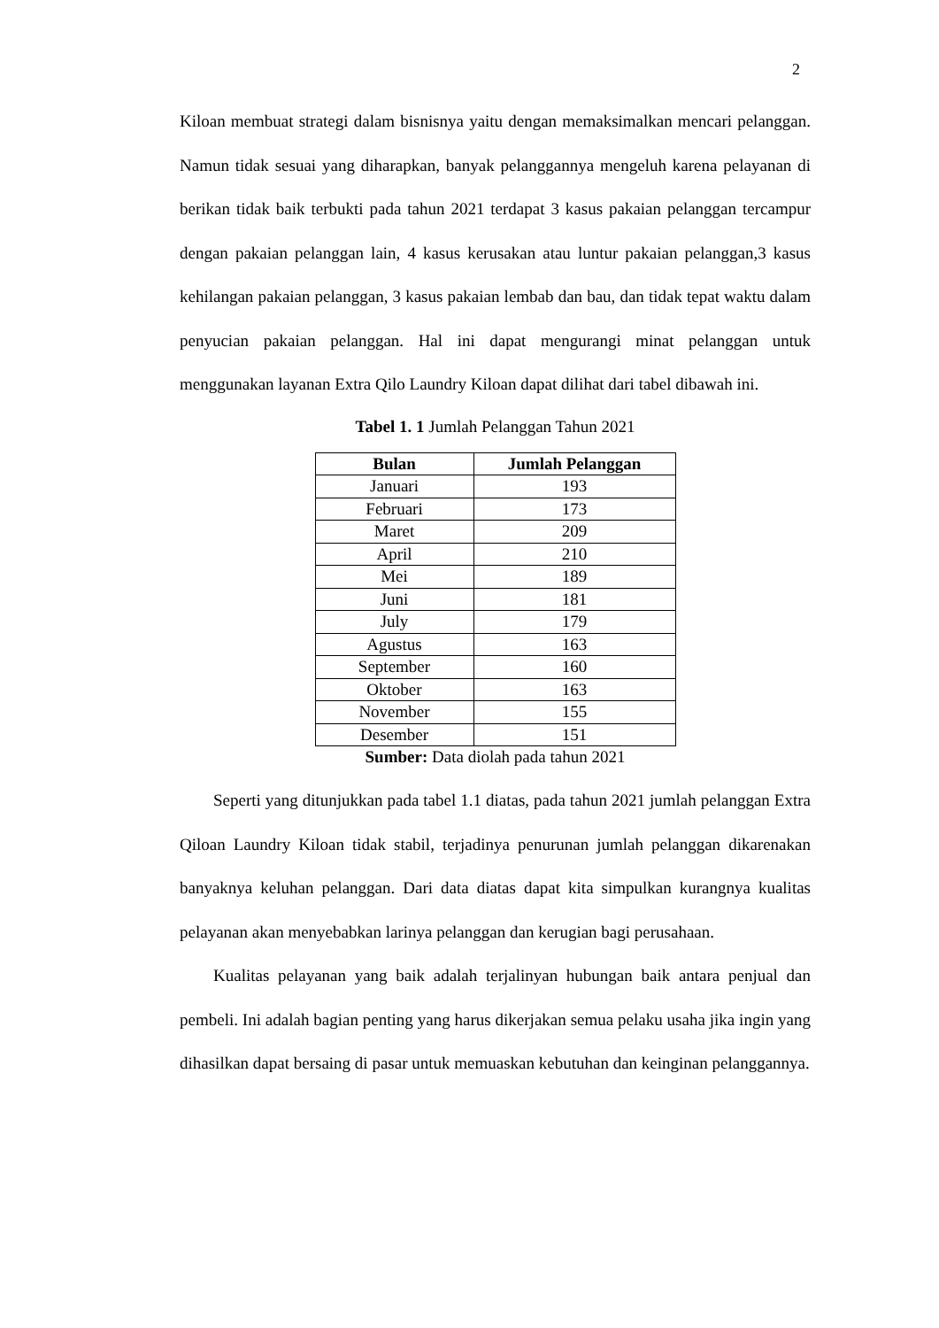2
Kiloan membuat strategi dalam bisnisnya yaitu dengan memaksimalkan mencari pelanggan. Namun tidak sesuai yang diharapkan, banyak pelanggannya mengeluh karena pelayanan di berikan tidak baik terbukti pada tahun 2021 terdapat 3 kasus pakaian pelanggan tercampur dengan pakaian pelanggan lain, 4 kasus kerusakan atau luntur pakaian pelanggan,3 kasus kehilangan pakaian pelanggan, 3 kasus pakaian lembab dan bau, dan tidak tepat waktu dalam penyucian pakaian pelanggan. Hal ini dapat mengurangi minat pelanggan untuk menggunakan layanan Extra Qilo Laundry Kiloan dapat dilihat dari tabel dibawah ini.
Tabel 1. 1 Jumlah Pelanggan Tahun 2021
| Bulan | Jumlah Pelanggan |
| --- | --- |
| Januari | 193 |
| Februari | 173 |
| Maret | 209 |
| April | 210 |
| Mei | 189 |
| Juni | 181 |
| July | 179 |
| Agustus | 163 |
| September | 160 |
| Oktober | 163 |
| November | 155 |
| Desember | 151 |
Sumber: Data diolah pada tahun 2021
Seperti yang ditunjukkan pada tabel 1.1 diatas, pada tahun 2021 jumlah pelanggan Extra Qiloan Laundry Kiloan tidak stabil, terjadinya penurunan jumlah pelanggan dikarenakan banyaknya keluhan pelanggan. Dari data diatas dapat kita simpulkan kurangnya kualitas pelayanan akan menyebabkan larinya pelanggan dan kerugian bagi perusahaan.
Kualitas pelayanan yang baik adalah terjalinyan hubungan baik antara penjual dan pembeli. Ini adalah bagian penting yang harus dikerjakan semua pelaku usaha jika ingin yang dihasilkan dapat bersaing di pasar untuk memuaskan kebutuhan dan keinginan pelanggannya.